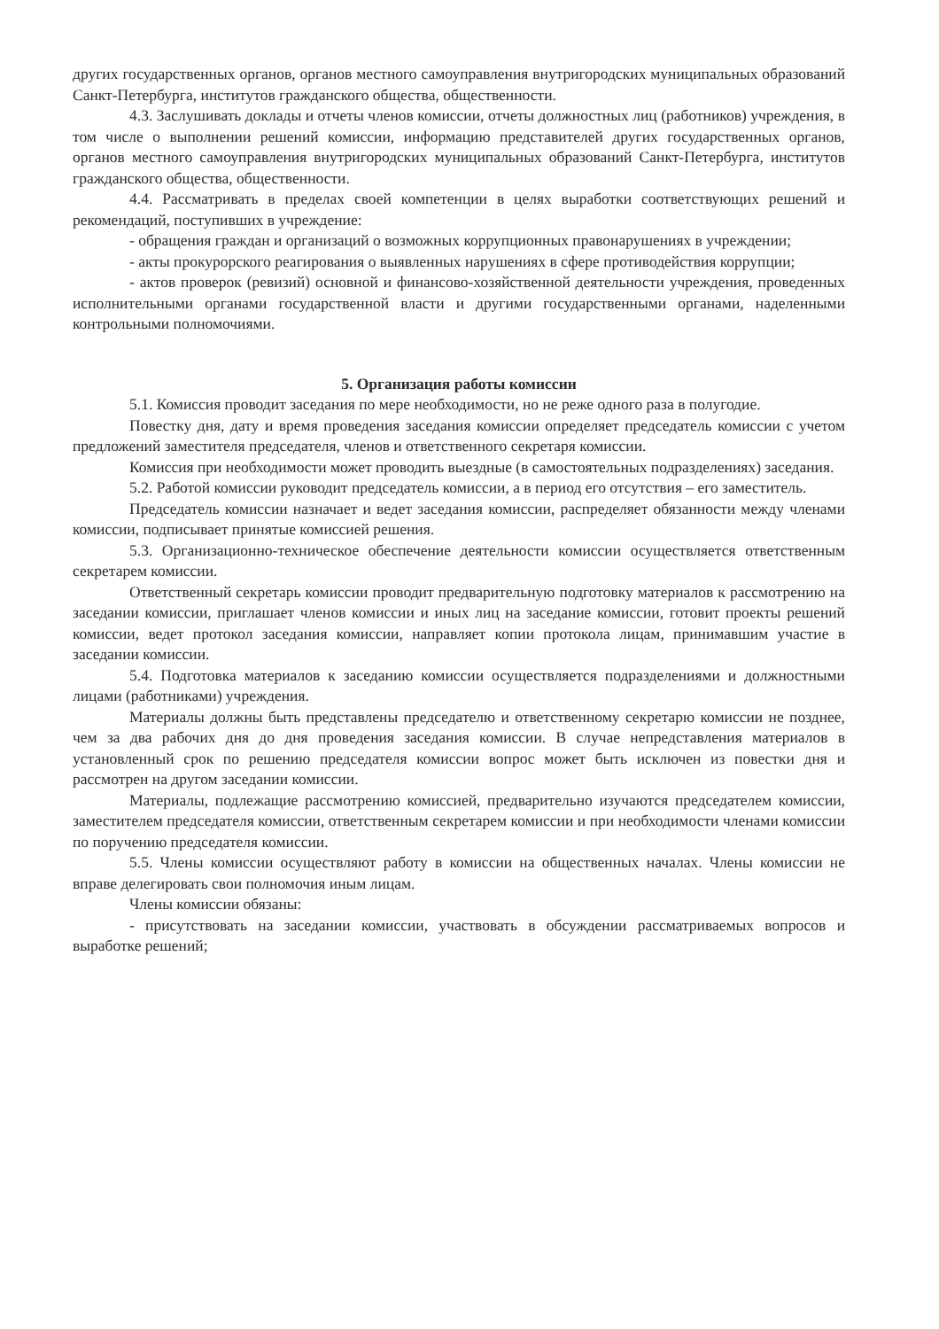других государственных органов, органов местного самоуправления внутригородских муниципальных образований Санкт-Петербурга, институтов гражданского общества, общественности.
4.3. Заслушивать доклады и отчеты членов комиссии, отчеты должностных лиц (работников) учреждения, в том числе о выполнении решений комиссии, информацию представителей других государственных органов, органов местного самоуправления внутригородских муниципальных образований Санкт-Петербурга, институтов гражданского общества, общественности.
4.4. Рассматривать в пределах своей компетенции в целях выработки соответствующих решений и рекомендаций, поступивших в учреждение:
- обращения граждан и организаций о возможных коррупционных правонарушениях в учреждении;
- акты прокурорского реагирования о выявленных нарушениях в сфере противодействия коррупции;
- актов проверок (ревизий) основной и финансово-хозяйственной деятельности учреждения, проведенных исполнительными органами государственной власти и другими государственными органами, наделенными контрольными полномочиями.
5. Организация работы комиссии
5.1. Комиссия проводит заседания по мере необходимости, но не реже одного раза в полугодие.
Повестку дня, дату и время проведения заседания комиссии определяет председатель комиссии с учетом предложений заместителя председателя, членов и ответственного секретаря комиссии.
Комиссия при необходимости может проводить выездные (в самостоятельных подразделениях) заседания.
5.2. Работой комиссии руководит председатель комиссии, а в период его отсутствия – его заместитель.
Председатель комиссии назначает и ведет заседания комиссии, распределяет обязанности между членами комиссии, подписывает принятые комиссией решения.
5.3. Организационно-техническое обеспечение деятельности комиссии осуществляется ответственным секретарем комиссии.
Ответственный секретарь комиссии проводит предварительную подготовку материалов к рассмотрению на заседании комиссии, приглашает членов комиссии и иных лиц на заседание комиссии, готовит проекты решений комиссии, ведет протокол заседания комиссии, направляет копии протокола лицам, принимавшим участие в заседании комиссии.
5.4. Подготовка материалов к заседанию комиссии осуществляется подразделениями и должностными лицами (работниками) учреждения.
Материалы должны быть представлены председателю и ответственному секретарю комиссии не позднее, чем за два рабочих дня до дня проведения заседания комиссии. В случае непредставления материалов в установленный срок по решению председателя комиссии вопрос может быть исключен из повестки дня и рассмотрен на другом заседании комиссии.
Материалы, подлежащие рассмотрению комиссией, предварительно изучаются председателем комиссии, заместителем председателя комиссии, ответственным секретарем комиссии и при необходимости членами комиссии по поручению председателя комиссии.
5.5. Члены комиссии осуществляют работу в комиссии на общественных началах. Члены комиссии не вправе делегировать свои полномочия иным лицам.
Члены комиссии обязаны:
- присутствовать на заседании комиссии, участвовать в обсуждении рассматриваемых вопросов и выработке решений;